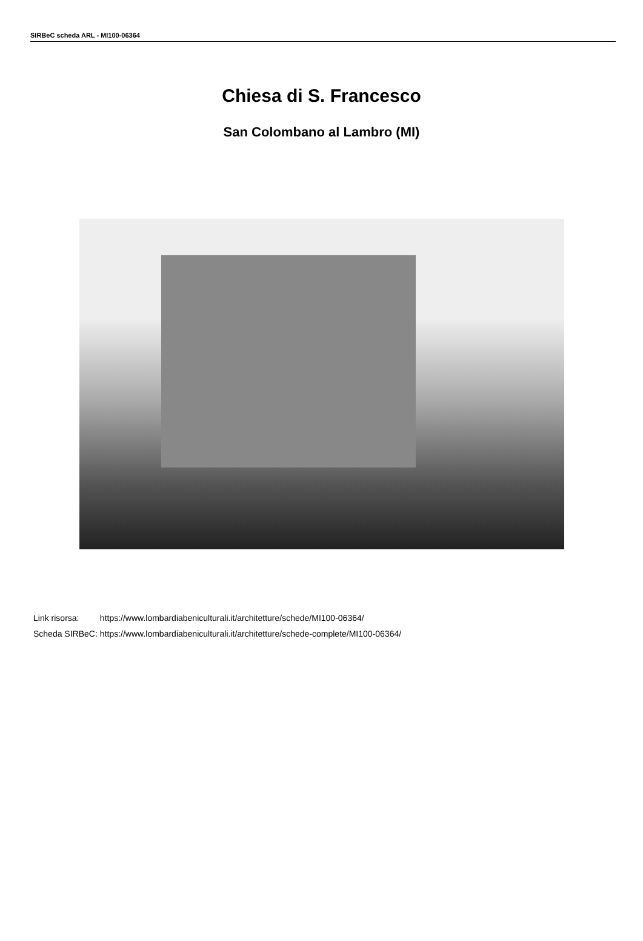SIRBeC scheda ARL - MI100-06364
Chiesa di S. Francesco
San Colombano al Lambro (MI)
| Link risorsa: | https://www.lombardiabeniculturali.it/architetture/schede/MI100-06364/ |
| Scheda SIRBeC: | https://www.lombardiabeniculturali.it/architetture/schede-complete/MI100-06364/ |